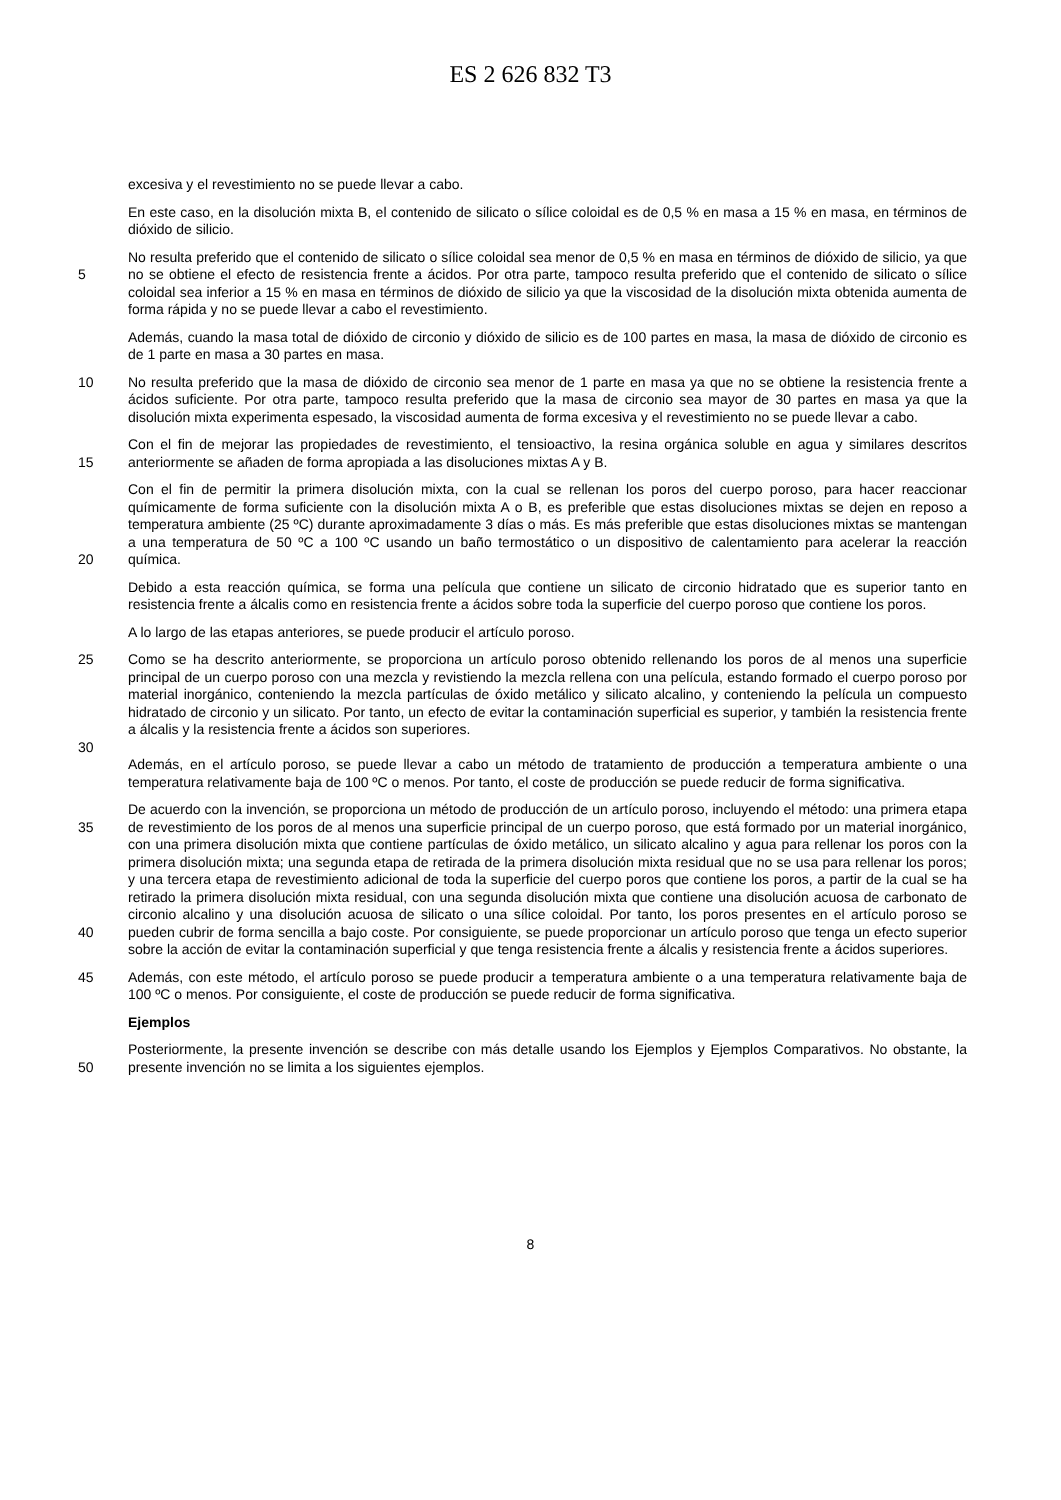ES 2 626 832 T3
excesiva y el revestimiento no se puede llevar a cabo.
En este caso, en la disolución mixta B, el contenido de silicato o sílice coloidal es de 0,5 % en masa a 15 % en masa, en términos de dióxido de silicio.
5 No resulta preferido que el contenido de silicato o sílice coloidal sea menor de 0,5 % en masa en términos de dióxido de silicio, ya que no se obtiene el efecto de resistencia frente a ácidos. Por otra parte, tampoco resulta preferido que el contenido de silicato o sílice coloidal sea inferior a 15 % en masa en términos de dióxido de silicio ya que la viscosidad de la disolución mixta obtenida aumenta de forma rápida y no se puede llevar a cabo el revestimiento.
Además, cuando la masa total de dióxido de circonio y dióxido de silicio es de 100 partes en masa, la masa de dióxido de circonio es de 1 parte en masa a 30 partes en masa.
10 No resulta preferido que la masa de dióxido de circonio sea menor de 1 parte en masa ya que no se obtiene la resistencia frente a ácidos suficiente. Por otra parte, tampoco resulta preferido que la masa de circonio sea mayor de 30 partes en masa ya que la disolución mixta experimenta espesado, la viscosidad aumenta de forma excesiva y el revestimiento no se puede llevar a cabo.
15 Con el fin de mejorar las propiedades de revestimiento, el tensioactivo, la resina orgánica soluble en agua y similares descritos anteriormente se añaden de forma apropiada a las disoluciones mixtas A y B.
20 Con el fin de permitir la primera disolución mixta, con la cual se rellenan los poros del cuerpo poroso, para hacer reaccionar químicamente de forma suficiente con la disolución mixta A o B, es preferible que estas disoluciones mixtas se dejen en reposo a temperatura ambiente (25 ºC) durante aproximadamente 3 días o más. Es más preferible que estas disoluciones mixtas se mantengan a una temperatura de 50 ºC a 100 ºC usando un baño termostático o un dispositivo de calentamiento para acelerar la reacción química.
Debido a esta reacción química, se forma una película que contiene un silicato de circonio hidratado que es superior tanto en resistencia frente a álcalis como en resistencia frente a ácidos sobre toda la superficie del cuerpo poroso que contiene los poros.
A lo largo de las etapas anteriores, se puede producir el artículo poroso.
25
30
Como se ha descrito anteriormente, se proporciona un artículo poroso obtenido rellenando los poros de al menos una superficie principal de un cuerpo poroso con una mezcla y revistiendo la mezcla rellena con una película, estando formado el cuerpo poroso por material inorgánico, conteniendo la mezcla partículas de óxido metálico y silicato alcalino, y conteniendo la película un compuesto hidratado de circonio y un silicato. Por tanto, un efecto de evitar la contaminación superficial es superior, y también la resistencia frente a álcalis y la resistencia frente a ácidos son superiores.
Además, en el artículo poroso, se puede llevar a cabo un método de tratamiento de producción a temperatura ambiente o una temperatura relativamente baja de 100 ºC o menos. Por tanto, el coste de producción se puede reducir de forma significativa.
35
40
De acuerdo con la invención, se proporciona un método de producción de un artículo poroso, incluyendo el método: una primera etapa de revestimiento de los poros de al menos una superficie principal de un cuerpo poroso, que está formado por un material inorgánico, con una primera disolución mixta que contiene partículas de óxido metálico, un silicato alcalino y agua para rellenar los poros con la primera disolución mixta; una segunda etapa de retirada de la primera disolución mixta residual que no se usa para rellenar los poros; y una tercera etapa de revestimiento adicional de toda la superficie del cuerpo poros que contiene los poros, a partir de la cual se ha retirado la primera disolución mixta residual, con una segunda disolución mixta que contiene una disolución acuosa de carbonato de circonio alcalino y una disolución acuosa de silicato o una sílice coloidal. Por tanto, los poros presentes en el artículo poroso se pueden cubrir de forma sencilla a bajo coste. Por consiguiente, se puede proporcionar un artículo poroso que tenga un efecto superior sobre la acción de evitar la contaminación superficial y que tenga resistencia frente a álcalis y resistencia frente a ácidos superiores.
45 Además, con este método, el artículo poroso se puede producir a temperatura ambiente o a una temperatura relativamente baja de 100 ºC o menos. Por consiguiente, el coste de producción se puede reducir de forma significativa.
Ejemplos
50 Posteriormente, la presente invención se describe con más detalle usando los Ejemplos y Ejemplos Comparativos. No obstante, la presente invención no se limita a los siguientes ejemplos.
8